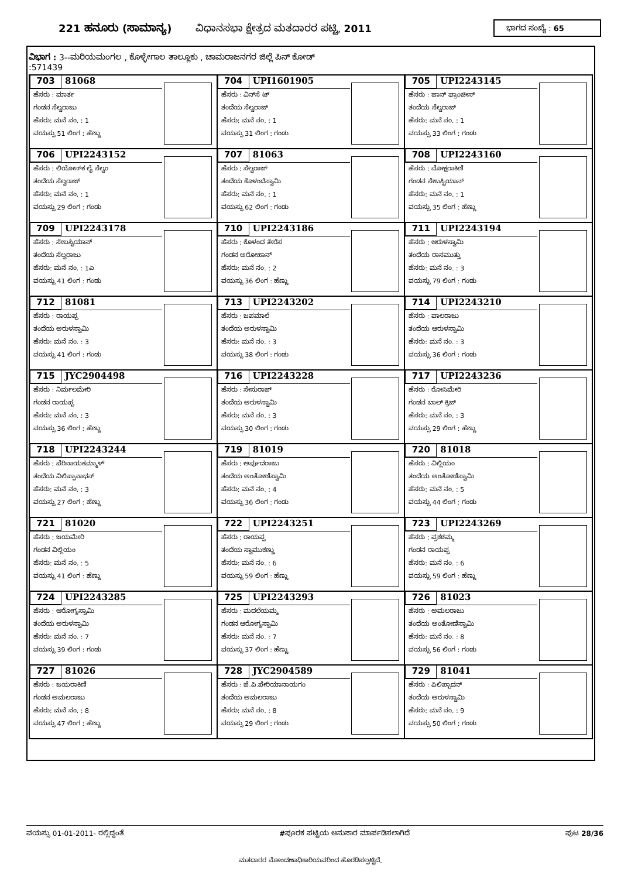221 ಹನೂರು (ಸಾಮಾನ್ಯ) ವಿಧಾನಸಭಾ ಕ್ಷೇತ್ರದ ಮತದಾರರ ಪಟ್ಟಿ, 2011 ಭಾಗದ ಸಂಖ್ಯೆ : 65
ವಿಭಾಗ : 3--ಮರಿಯಮಂಗಲ , ಕೊಳ್ಳೇಗಾಲ ತಾಲ್ಲೂಕು , ಚಾಮರಾಜನಗರ ಜಿಲ್ಲೆ ಪಿನ್ ಕೋಡ್
:571439
| 703 81068 ಹೆಸರು : ಮಾರ್ತ ಗಂಡನ ಸೆಲ್ವರಾಜು ಹೆಸರು: ಮನೆ ನಂ. : 1 ವಯಸ್ಸು 51 ಲಿಂಗ : ಹೆಣ್ಣು | 704 UPI1601905 ಹೆಸರು : ವಿನ್‌ಸೆ ಟ್ ತಂದೆಯ ಸೆಲ್ವರಾಜ್ ಹೆಸರು: ಮನೆ ನಂ. : 1 ವಯಸ್ಸು 31 ಲಿಂಗ : ಗಂಡು | 705 UPI2243145 ಹೆಸರು : ಜಾನ್ ಫ್ರಾಂಚೀಸ್ ತಂದೆಯ ಸೆಲ್ವರಾಜ್ ಹೆಸರು: ಮನೆ ನಂ. : 1 ವಯಸ್ಸು 33 ಲಿಂಗ : ಗಂಡು |
| 706 UPI2243152 ಹೆಸರು : ಲಿಯೋನ್‌ಕ ಲೈ ಸೆಲ್ವಂ ತಂದೆಯ ಸೆಲ್ವರಾಜ್ ಹೆಸರು: ಮನೆ ನಂ. : 1 ವಯಸ್ಸು 29 ಲಿಂಗ : ಗಂಡು | 707 81063 ಹೆಸರು : ಸೆಲ್ವರಾಜ್ ತಂದೆಯ ಕೊಳಂದೆಸ್ವಾಮಿ ಹೆಸರು: ಮನೆ ನಂ. : 1 ವಯಸ್ಸು 62 ಲಿಂಗ : ಗಂಡು | 708 UPI2243160 ಹೆಸರು : ಮೋಕ್ಷರಾಕಿಣಿ ಗಂಡನ ಸೇಬಸ್ಟಿಯಾನ್ ಹೆಸರು: ಮನೆ ನಂ. : 1 ವಯಸ್ಸು 35 ಲಿಂಗ : ಹೆಣ್ಣು |
| 709 UPI2243178 ಹೆಸರು : ಸೇಬಸ್ಟಿಯಾನ್ ತಂದೆಯ ಸೆಲ್ವರಾಜು ಹೆಸರು: ಮನೆ ನಂ. : 1ಎ ವಯಸ್ಸು 41 ಲಿಂಗ : ಗಂಡು | 710 UPI2243186 ಹೆಸರು : ಕೊಳಂದ ತೇರೆಸ ಗಂಡನ ಅರೋಹಾನ್ ಹೆಸರು: ಮನೆ ನಂ. : 2 ವಯಸ್ಸು 36 ಲಿಂಗ : ಹೆಣ್ಣು | 711 UPI2243194 ಹೆಸರು : ಆರುಳಸ್ವಾಮಿ ತಂದೆಯ ರಾಸಮುತ್ತು ಹೆಸರು: ಮನೆ ನಂ. : 3 ವಯಸ್ಸು 79 ಲಿಂಗ : ಗಂಡು |
| 712 81081 ಹೆಸರು : ರಾಯಪ್ಪ ತಂದೆಯ ಅರುಳಸ್ವಾಮಿ ಹೆಸರು: ಮನೆ ನಂ. : 3 ವಯಸ್ಸು 41 ಲಿಂಗ : ಗಂಡು | 713 UPI2243202 ಹೆಸರು : ಜಪಮಾಲೆ ತಂದೆಯ ಅರುಳಸ್ವಾಮಿ ಹೆಸರು: ಮನೆ ನಂ. : 3 ವಯಸ್ಸು 38 ಲಿಂಗ : ಗಂಡು | 714 UPI2243210 ಹೆಸರು : ಪಾಲರಾಜು ತಂದೆಯ ಆರುಳಸ್ವಾಮಿ ಹೆಸರು: ಮನೆ ನಂ. : 3 ವಯಸ್ಸು 36 ಲಿಂಗ : ಗಂಡು |
| 715 JYC2904498 ಹೆಸರು : ನಿರ್ಮಲಮೇರಿ ಗಂಡನ ರಾಯಪ್ಪ ಹೆಸರು: ಮನೆ ನಂ. : 3 ವಯಸ್ಸು 36 ಲಿಂಗ : ಹೆಣ್ಣು | 716 UPI2243228 ಹೆಸರು : ಸೇಸುರಾಜ್ ತಂದೆಯ ಅರುಳಸ್ವಾಮಿ ಹೆಸರು: ಮನೆ ನಂ. : 3 ವಯಸ್ಸು 30 ಲಿಂಗ : ಗಂಡು | 717 UPI2243236 ಹೆಸರು : ರೋಸಿಮೇರಿ ಗಂಡನ ಬಾಲ್ ಕ್ರಿಜ್ ಹೆಸರು: ಮನೆ ನಂ. : 3 ವಯಸ್ಸು 29 ಲಿಂಗ : ಹೆಣ್ಣು |
| 718 UPI2243244 ಹೆಸರು : ಪೆರಿನಾಯಕಮ್ಮಾಳ್ ತಂದೆಯ ವಿಲಿಪ್ಪಾನಾಥನ್ ಹೆಸರು: ಮನೆ ನಂ. : 3 ವಯಸ್ಸು 27 ಲಿಂಗ : ಹೆಣ್ಣು | 719 81019 ಹೆಸರು : ಅರ್ಪುದರಾಜು ತಂದೆಯ ಅಂತೋಣಿಸ್ವಾಮಿ ಹೆಸರು: ಮನೆ ನಂ. : 4 ವಯಸ್ಸು 36 ಲಿಂಗ : ಗಂಡು | 720 81018 ಹೆಸರು : ವಿಲ್ಲಿಯಂ ತಂದೆಯ ಅಂತೋಣಿಸ್ವಾಮಿ ಹೆಸರು: ಮನೆ ನಂ. : 5 ವಯಸ್ಸು 44 ಲಿಂಗ : ಗಂಡು |
| 721 81020 ಹೆಸರು : ಜಯಮೇರಿ ಗಂಡನ ವಿಲ್ಲಿಯಂ ಹೆಸರು: ಮನೆ ನಂ. : 5 ವಯಸ್ಸು 41 ಲಿಂಗ : ಹೆಣ್ಣು | 722 UPI2243251 ಹೆಸರು : ರಾಯಪ್ಪ ತಂದೆಯ ಸ್ವಾಮುಕಣ್ಣು ಹೆಸರು: ಮನೆ ನಂ. : 6 ವಯಸ್ಸು 59 ಲಿಂಗ : ಹೆಣ್ಣು | 723 UPI2243269 ಹೆಸರು : ಪ್ರಕಶಮ್ಮ ಗಂಡನ ರಾಯಪ್ಪ ಹೆಸರು: ಮನೆ ನಂ. : 6 ವಯಸ್ಸು 59 ಲಿಂಗ : ಹೆಣ್ಣು |
| 724 UPI2243285 ಹೆಸರು : ಆರೋಗ್ಯಸ್ವಾಮಿ ತಂದೆಯ ಅರುಳಸ್ವಾಮಿ ಹೆಸರು: ಮನೆ ನಂ. : 7 ವಯಸ್ಸು 39 ಲಿಂಗ : ಗಂಡು | 725 UPI2243293 ಹೆಸರು : ಮದಲೆಯಮ್ಮ ಗಂಡನ ಆರೋಗ್ಯಸ್ವಾಮಿ ಹೆಸರು: ಮನೆ ನಂ. : 7 ವಯಸ್ಸು 37 ಲಿಂಗ : ಹೆಣ್ಣು | 726 81023 ಹೆಸರು : ಅಮಲರಾಜು ತಂದೆಯ ಅಂತೋಣಿಸ್ವಾಮಿ ಹೆಸರು: ಮನೆ ನಂ. : 8 ವಯಸ್ಸು 56 ಲಿಂಗ : ಗಂಡು |
| 727 81026 ಹೆಸರು : ಜಯರಾಕಿಣಿ ಗಂಡನ ಅಮಲರಾಜು ಹೆಸರು: ಮನೆ ನಂ. : 8 ವಯಸ್ಸು 47 ಲಿಂಗ : ಹೆಣ್ಣು | 728 JYC2904589 ಹೆಸರು : ಜೆ.ಪಿ.ಪೇರಿಯಾನಾಯಗಂ ತಂದೆಯ ಅಮಲರಾಜು ಹೆಸರು: ಮನೆ ನಂ. : 8 ವಯಸ್ಸು 29 ಲಿಂಗ : ಗಂಡು | 729 81041 ಹೆಸರು : ಪಿಲಿಪ್ಪಾದನ್ ತಂದೆಯ ಅರುಳಸ್ವಾಮಿ ಹೆಸರು: ಮನೆ ನಂ. : 9 ವಯಸ್ಸು 50 ಲಿಂಗ : ಗಂಡು |
ವಯಸ್ಸು 01-01-2011- ರಲ್ಲಿದ್ದಂತೆ #ಪೂರಕ ಪಟ್ಟಿಯ ಅನುಸಾರ ಮಾರ್ಪಡಿಸಲಾಗಿದೆ ಪುಟ 28/36
ಮತದಾರರ ನೋಂದಣಾಧಿಕಾರಿಯವರಿಂದ ಹೊರಡಿಸಲ್ಪಟ್ಟಿದೆ.